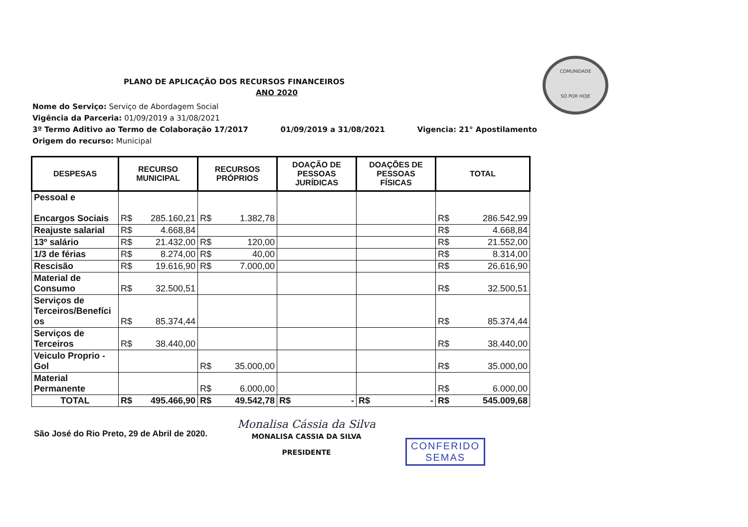COMUNIDADE
SÓ POR HOJE
PLANO DE APLICAÇÃO DOS RECURSOS FINANCEIROS
ANO 2020
Nome do Serviço: Serviço de Abordagem Social
Vigência da Parceria: 01/09/2019 a 31/08/2021
3º Termo Aditivo ao Termo de Colaboração 17/2017 01/09/2019 a 31/08/2021 Vigencia: 21° Apostilamento
Origem do recurso: Municipal
| DESPESAS | RECURSO MUNICIPAL | RECURSOS PRÓPRIOS | DOAÇÃO DE PESSOAS JURÍDICAS | DOAÇÕES DE PESSOAS FÍSICAS | TOTAL |
| --- | --- | --- | --- | --- | --- |
| Pessoal e Encargos Sociais | R$ 285.160,21 | R$ 1.382,78 | | | R$ 286.542,99 |
| Reajuste salarial | R$ 4.668,84 | | | | R$ 4.668,84 |
| 13º salário | R$ 21.432,00 | R$ 120,00 | | | R$ 21.552,00 |
| 1/3 de férias | R$ 8.274,00 | R$ 40,00 | | | R$ 8.314,00 |
| Rescisão | R$ 19.616,90 | R$ 7.000,00 | | | R$ 26.616,90 |
| Material de Consumo | R$ 32.500,51 | | | | R$ 32.500,51 |
| Serviços de Terceiros/Benefíci os | R$ 85.374,44 | | | | R$ 85.374,44 |
| Serviços de Terceiros | R$ 38.440,00 | | | | R$ 38.440,00 |
| Veiculo Proprio - Gol | | R$ 35.000,00 | | | R$ 35.000,00 |
| Material Permanente | | R$ 6.000,00 | | | R$ 6.000,00 |
| TOTAL | R$ 495.466,90 | R$ 49.542,78 | R$ - | R$ - | R$ 545.009,68 |
São José do Rio Preto, 29 de Abril de 2020.
Monalisa Cássia da Silva
MONALISA CASSIA DA SILVA
PRESIDENTE
CONFERIDO
SEMAS